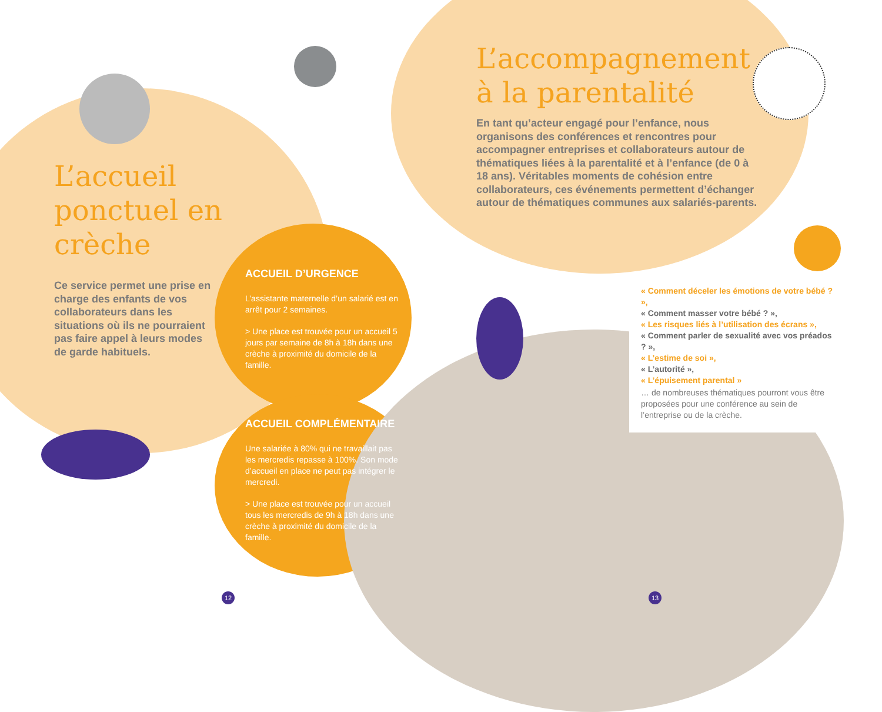L’accueil ponctuel en crèche
Ce service permet une prise en charge des enfants de vos collaborateurs dans les situations où ils ne pourraient pas faire appel à leurs modes de garde habituels.
ACCUEIL D’URGENCE
L’assistante maternelle d’un salarié est en arrêt pour 2 semaines.
> Une place est trouvée pour un accueil 5 jours par semaine de 8h à 18h dans une crèche à proximité du domicile de la famille.
ACCUEIL COMPLÉMENTAIRE
Une salariée à 80% qui ne travaillait pas les mercredis repasse à 100%. Son mode d’accueil en place ne peut pas intégrer le mercredi.
> Une place est trouvée pour un accueil tous les mercredis de 9h à 18h dans une crèche à proximité du domicile de la famille.
12
L’accompagnement à la parentalité
En tant qu’acteur engagé pour l’enfance, nous organisons des conférences et rencontres pour accompagner entreprises et collaborateurs autour de thématiques liées à la parentalité et à l’enfance (de 0 à 18 ans). Véritables moments de cohésion entre collaborateurs, ces événements permettent d’échanger autour de thématiques communes aux salariés-parents.
« Comment déceler les émotions de votre bébé ? »,
« Comment masser votre bébé ? »,
« Les risques liés à l’utilisation des écrans »,
« Comment parler de sexualité avec vos préados ? »,
« L’estime de soi »,
« L’autorité »,
« L’épuisement parental »
… de nombreuses thématiques pourront vous être proposées pour une conférence au sein de l’entreprise ou de la crèche.
13